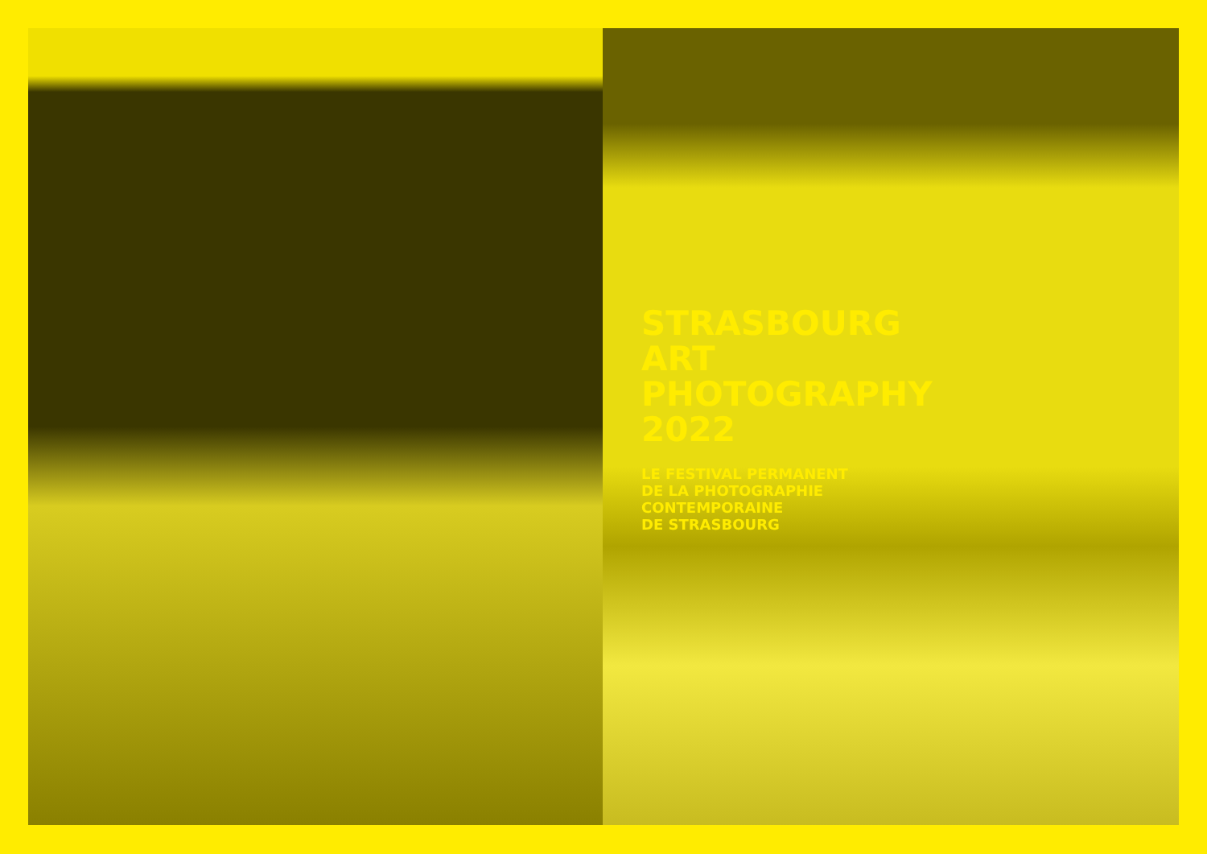STRASBOURG
ART
PHOTOGRAPHY
2022
LE FESTIVAL PERMANENT
DE LA PHOTOGRAPHIE
CONTEMPORAINE
DE STRASBOURG